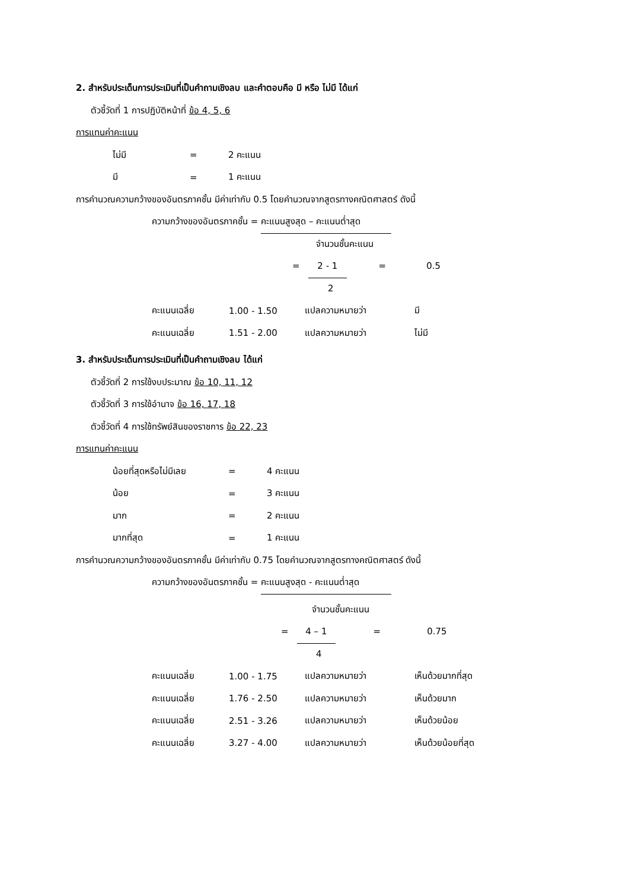2. สำหรับประเด็นการประเมินที่เป็นคำถามเชิงลบ และคำตอบคือ มี หรือ ไม่มี ได้แก่
ตัวชี้วัดที่ 1 การปฏิบัติหน้าที่ ข้อ 4, 5, 6
การแทนค่าคะแนน
| ไม่มี | = | 2 คะแนน |
| มี | = | 1 คะแนน |
การคำนวณความกว้างของอันตรภาคชั้น มีค่าเท่ากับ 0.5 โดยคำนวณจากสูตรทางคณิตศาสตร์ ดังนี้
ความกว้างของอันตรภาคชั้น = คะแนนสูงสุด – คะแนนต่ำสุด
จำนวนชั้นคะแนน
= 2 - 1 = 0.5
2
| คะแนนเฉลี่ย | 1.00 - 1.50 | แปลความหมายว่า | มี |
| คะแนนเฉลี่ย | 1.51 - 2.00 | แปลความหมายว่า | ไม่มี |
3. สำหรับประเด็นการประเมินที่เป็นคำถามเชิงลบ ได้แก่
ตัวชี้วัดที่ 2 การใช้งบประมาณ ข้อ 10, 11, 12
ตัวชี้วัดที่ 3 การใช้อำนาจ ข้อ 16, 17, 18
ตัวชี้วัดที่ 4 การใช้ทรัพย์สินของราชการ ข้อ 22, 23
การแทนค่าคะแนน
| น้อยที่สุดหรือไม่มีเลย | = | 4 คะแนน |
| น้อย | = | 3 คะแนน |
| มาก | = | 2 คะแนน |
| มากที่สุด | = | 1 คะแนน |
การคำนวณความกว้างของอันตรภาคชั้น มีค่าเท่ากับ 0.75 โดยคำนวณจากสูตรทางคณิตศาสตร์ ดังนี้
ความกว้างของอันตรภาคชั้น = คะแนนสูงสุด - คะแนนต่ำสุด
จำนวนชั้นคะแนน
= 4 – 1 = 0.75
4
| คะแนนเฉลี่ย | 1.00 - 1.75 | แปลความหมายว่า | เห็นด้วยมากที่สุด |
| คะแนนเฉลี่ย | 1.76 - 2.50 | แปลความหมายว่า | เห็นด้วยมาก |
| คะแนนเฉลี่ย | 2.51 - 3.26 | แปลความหมายว่า | เห็นด้วยน้อย |
| คะแนนเฉลี่ย | 3.27 - 4.00 | แปลความหมายว่า | เห็นด้วยน้อยที่สุด |